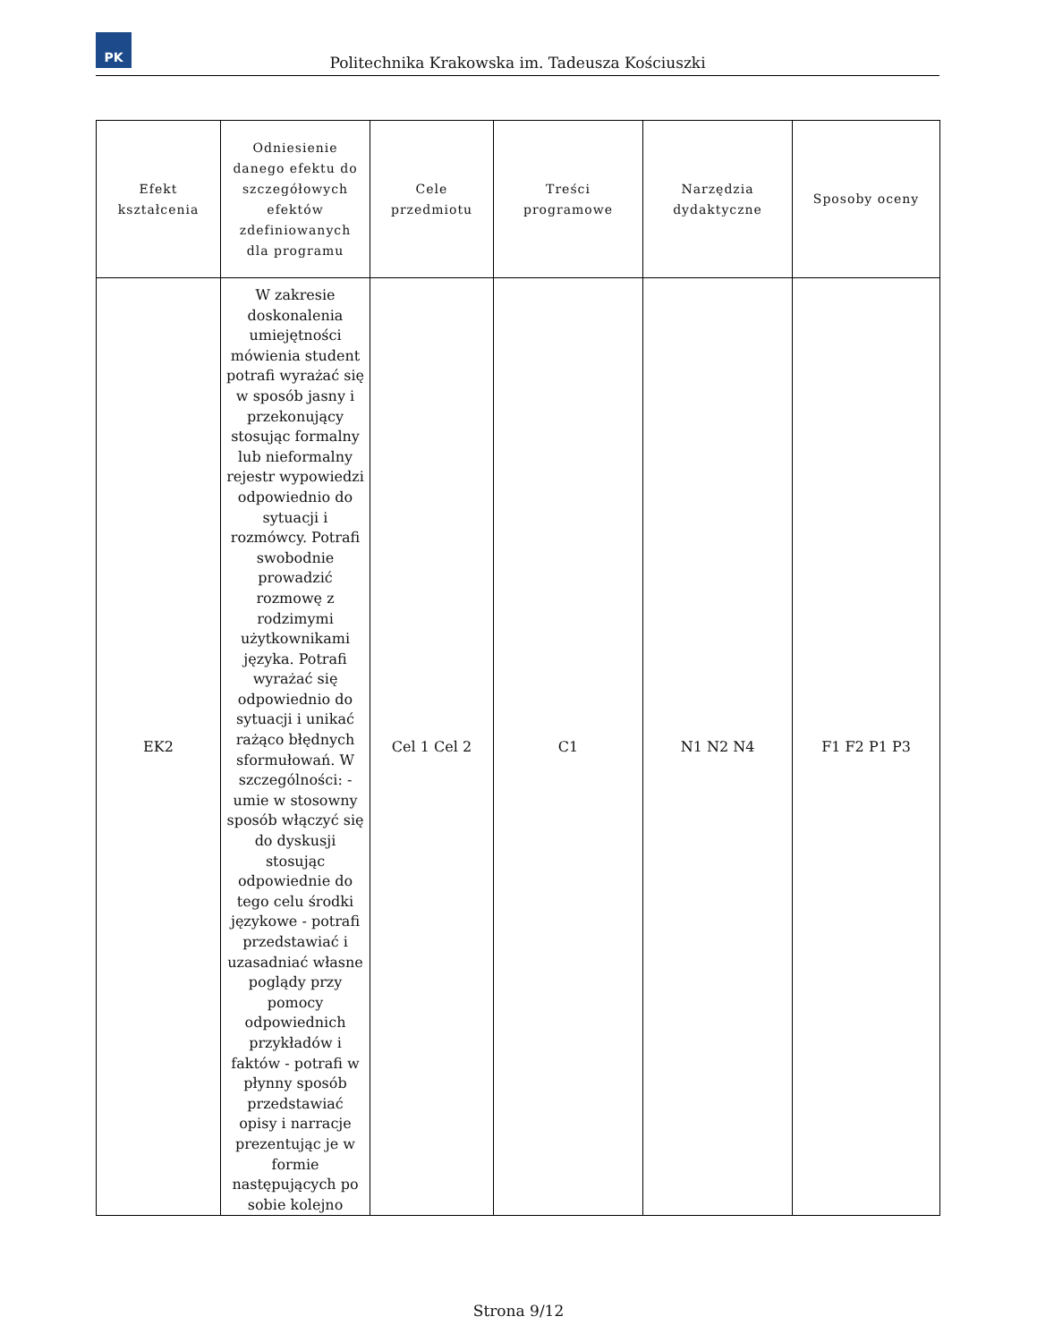PK
Politechnika Krakowska im. Tadeusza Kościuszki
| Efekt kształcenia | Odniesienie danego efektu do szczegółowych efektów zdefiniowanych dla programu | Cele przedmiotu | Treści programowe | Narzędzia dydaktyczne | Sposoby oceny |
| --- | --- | --- | --- | --- | --- |
| EK2 | W zakresie doskonalenia umiejętności mówienia student potrafi wyrażać się w sposób jasny i przekonujący stosując formalny lub nieformalny rejestr wypowiedzi odpowiednio do sytuacji i rozmówcy. Potrafi swobodnie prowadzić rozmowę z rodzimymi użytkownikami języka. Potrafi wyrażać się odpowiednio do sytuacji i unikać rażąco błędnych sformułowań. W szczególności: - umie w stosowny sposób włączyć się do dyskusji stosując odpowiednie do tego celu środki językowe - potrafi przedstawiać i uzasadniać własne poglądy przy pomocy odpowiednich przykładów i faktów - potrafi w płynny sposób przedstawiać opisy i narracje prezentując je w formie następujących po sobie kolejno | Cel 1 Cel 2 | C1 | N1 N2 N4 | F1 F2 P1 P3 |
Strona 9/12